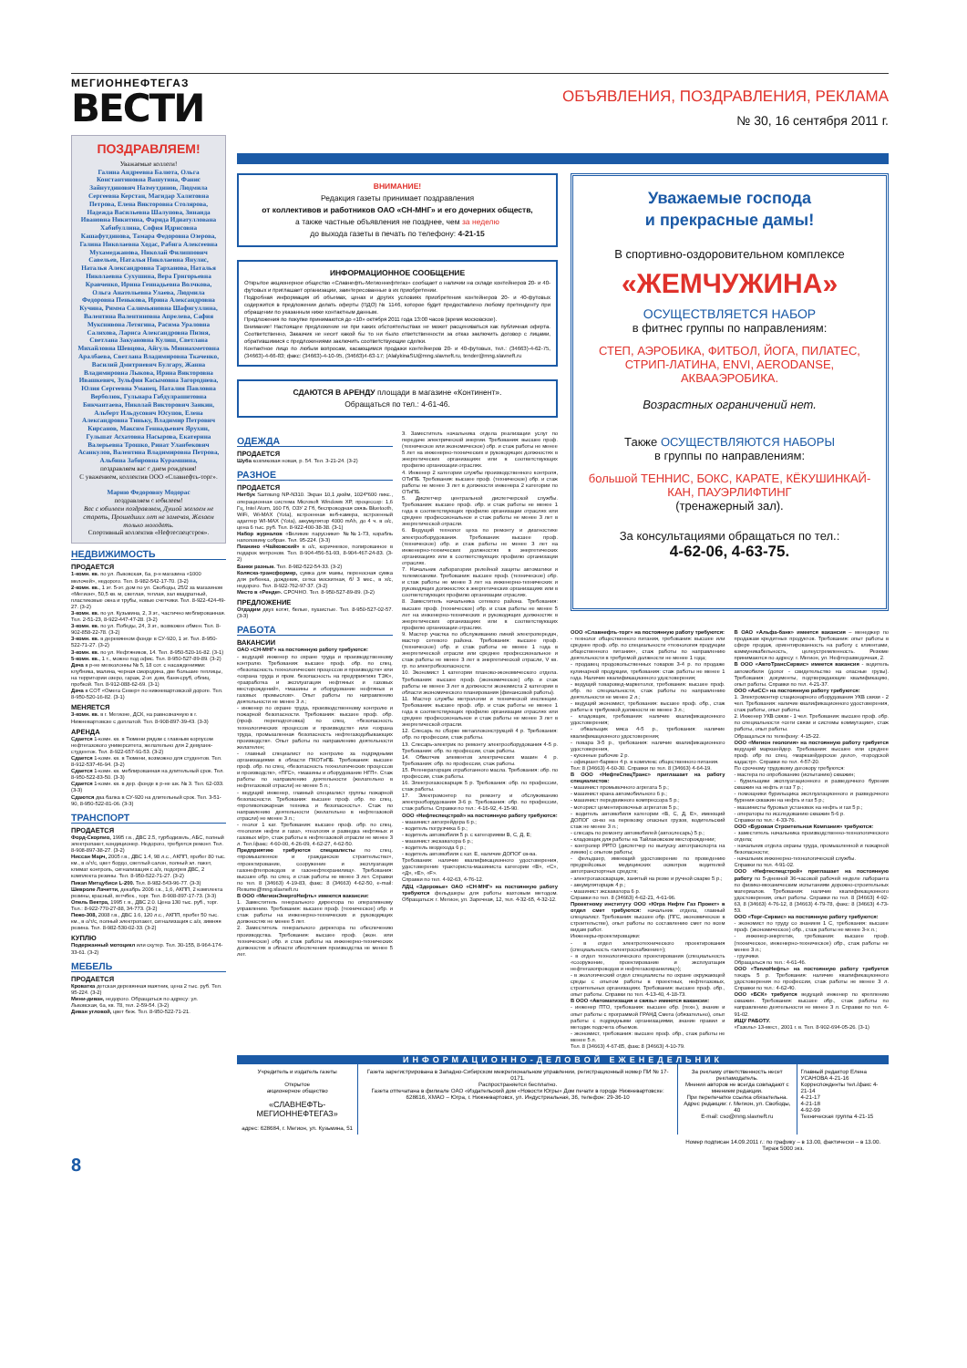МЕГИОННЕФТЕГАЗ
ВЕСТИ
ОБЪЯВЛЕНИЯ, ПОЗДРАВЛЕНИЯ, РЕКЛАМА
№ 30, 16 сентября 2011 г.
ПОЗДРАВЛЯЕМ!
Уважаемые коллеги!
Галина Андреевна Балюта, Ольга Константиновна Вашутина, Фанис Зайнутдинович Назмутдинов, Людмила Сергеевна Керстан, Магидар Халитовна Петрова, Елена Викторовна Столярова, Надежда Васильевна Шалупова, Зинаида Ивановна Никитина, Фарида Идиатуллована Хабибуллина, София Идрисовна Кашафутдинова, Тамара Федоровна Озерова, Галина Николаевна Ходас, Рабига Алексеевна Мухамеджанова, Николай Филиппович Савельев, Наталья Николаевна Янулис, Наталья Александровна Тарханова, Наталья Николаевна Сухушина, Вера Григорьевна Кравченко, Ирина Геннадьевна Волчкова, Ольга Анатольевна Улаева, Людмила Федоровна Пенькова, Ирина Александровна Кучина, Римма Салимьяновна Шафигуллина, Валентина Валентиновна Апрелева, Сафия Мукснивона Летягина, Расима Ураловна Салихова, Лариса Александровна Пизня, Светлана Закуановна Кулиш, Светлана Михайловна Шевцова, Айгуль Миниахметовна Аралбаева, Светлана Владимировна Ткаченко, Василий Дмитриевич Булгару, Жанна Владимировна Лыкова, Ирина Викторовна Ивашкевич, Зульфия Касымовна Загороднева, Юлия Сергеевна Уманец, Наталия Павловна Верболюк, Гульнара Габдулрашитовна Бикчантаева, Николай Викторович Заикин, Альберт Ильдусович Юсупов, Елена Александровна Тиньку, Владимир Петрович Кирсанов, Максим Геннадьевич Ярухин, Гульшат Асхатовна Насырова, Екатерина Валерьевна Трошко, Ринат Уланбекович Асанкулов, Валентина Владимировна Петрова, Альбина Забировна Курамшина,
поздравляем вас с днем рождения!
С уважением, коллектив ООО «Славнефть-торг».
Марию Федоровну Модорас
поздравляем с юбилеем!
Вас с юбилеем поздравляем, Душой желаем не стареть, Прошедших лет не замечая, Желаем только молодеть.
Спортивный коллектив «Нефтеспецстроя».
НЕДВИЖИМОСТЬ
ПРОДАЕТСЯ
1-комн. кв. по ул. Львовская, 6а, р-н магазина «1000 мелочей», недорого. Тел. 8-982-542-17-70. (3-2)
2-комн. кв., 1 эт. 5-эт. дом по ул. Свободы, 25/2 за магазином «Мегион», 50,5 кв. м, светлая, теплая, зал квадратный, пластиковые окна и трубы, новые счетчики. Тел. 8-922-424-49-27. (3-2)
3-комн. кв. по ул. Кузьмина, 2, 3 эт., частично меблированная. Тел. 2-51-23, 8-922-447-47-28. (3-2)
3-комн. кв. по ул. Победы, 24, 3 эт., возможен обмен. Тел. 8-902-858-22-78. (3-2)
3-комн. кв. в деревянном фонде в СУ-920, 1 эт. Тел. 8-950-522-71-27. (3-2)
3-комн. кв. по ул. Нефтяников, 14. Тел. 8-950-520-16-82. (3-1)
5-комн. кв., 1 т., можно под офис. Тел. 8-950-527-89-89. (3-2)
Дача в р-не мехколонны № 5, 18 сот. с насаждениями: клубника, малина, черная смородина, две большие теплицы, на территории озеро, гараж, 2-эт. дом, баня-сруб, облиц. пробкой. Тел. 8-912-088-62-69. (3-1)
Дача в СОТ «Омега Север» по нижневартовской дороге. Тел. 8-950-520-16-82. (3-1)
МЕНЯЕТСЯ
3-комн. кв. в г. Мегионе, ДСК, на равнозначную в г. Нижневартовске с доплатой. Тел. 8-908-897-39-43. (3-3)
АРЕНДА
Сдается 1-комн. кв. в Тюмени рядом с главным корпусом нефтегазового университета, желательно для 2 девушек-студенток. Тел. 8-922-657-91-53. (3-2)
Сдается 1-комн. кв. в Тюмени, возможно для студентов. Тел. 8-912-537-46-94. (3-2)
Сдается 1-комн. кв. меблированная на длительный срок. Тел. 8-950-522-83-50. (3-3)
Сдается 1-комн. кв. в дер. фонде в р-не шк. № 3. Тел. 62-033. (3-3)
Сдаются два балка в СУ-920 на длительный срок. Тел. 3-51-90, 8-950-522-81-06. (3-3)
ТРАНСПОРТ
ПРОДАЕТСЯ
Форд-Скорпио, 1995 г.в., ДВС 2.5, турбодизель, АБС, полный электропакет, кондиционер. Недорого, требуется ремонт. Тел. 8-908-897-38-27. (3-2)
Ниссан Марч, 2005 г.в., ДВС 1.4, 98 л.с., АКПП, пробег 80 тыс. км., в о/т/с, цвет бордо, светлый салон, полный эл. пакет, климат контроль, сигнализация с а/з, подогрев ДВС, 2 комплекта резины. Тел. 8-950-522-71-27. (3-2)
Пикап Митцубиси L-200. Тел. 8-982-543-96-77. (3-3)
Шевроле Лачетти, декабрь 2006 г.в., 1,6, АКПП, 2 комплекта резины, красный, хетчбек., торг. Тел. 8-908-897-17-73. (3-3)
Опель Вектра, 1995 г. в., ДВС 2.0. Цена 130 тыс. руб., торг. Тел.: 8-922-770-27-88, 34-773. (3-2)
Пежо-308, 2008 г.в., ДВС 1.6, 120 л.с., АКПП, пробег 50 тыс. км., в о/т/с, полный электропакет, сигнализация с а/з, зимняя резина. Тел. 8-982-530-02-33. (3-2)
КУПЛЮ
Подержанный мотоцикл или скутер. Тел. 30-155, 8-964-174-33-61. (3-2)
МЕБЕЛЬ
ПРОДАЕТСЯ
Кроватка детская деревянная маятник, цена 2 тыс. руб. Тел. 95-224. (3-2)
Мини-диван, недорого. Обращаться по адресу: ул. Львовская, 6а, кв. 78, тел. 2-59-54. (3-2)
Диван угловой, цвет беж. Тел. 8-950-522-71-21.
ВНИМАНИЕ!
Редакция газеты принимает поздравления
от коллективов и работников ОАО «СН-МНГ» и его дочерних обществ,
а также частные объявления не позднее, чем за неделю
до выхода газеты в печать по телефону: 4-21-15
ИНФОРМАЦИОННОЕ СООБЩЕНИЕ
Открытое акционерное общество «Славнефть-Мегионнефтегаз» сообщает о наличии на складе контейнеров 20- и 40-футовых и приглашает организации, заинтересованные в их приобретении.
Подробная информация об объемах, ценах и других условиях приобретения контейнеров 20- и 40-футовых содержится в предложении делать оферты (ПДО) № 1146, которое будет предоставлено любому претенденту при обращении по указанным ниже контактным данным.
Предложения по покупке принимаются до «10» октября 2011 года 13:00 часов (время московское).
Внимание! Настоящее предложение ни при каких обстоятельствах не может расцениваться как публичная оферта. Соответственно, Заказчик не несет какой бы то ни было ответственности за отказ заключить договор с лицами, обратившимися с предложениями заключить соответствующие сделки.
Контактное лицо по любым вопросам, касающимся продажи контейнеров 20- и 40-футовых, тел.: (34663)-4-62-75, (34663)-4-66-83; факс: (34663)-4-10-95, (34663)4-63-17; (AlalykinaSU@mng.slavneft.ru, tender@mng.slavneft.ru
СДАЮТСЯ В АРЕНДУ площади в магазине «Континент».
Обращаться по тел.: 4-61-46.
ОДЕЖДА
ПРОДАЕТСЯ
Шуба козликовая новая, р. 54. Тел. 3-21-24. (3-2)
РАЗНОЕ
ПРОДАЕТСЯ
Нетбук Samsung NP-N310. Экран 10,1 дюйм, 1024*600 пикс., операционная система Microsoft Windows XP, процессор: 1,6 Гц, Intel Atom, 160 Гб, ОЗУ 2 Гб, беспроводная связь Bluetooth, WiFi, Wi-MAX (Yota), встроенная веб-камера, встроенный адаптер WI-MAX (Yota), аккумулятор 4000 mAh, до 4 ч. в о/с, цена 6 тыс. руб. Тел. 8-922-400-38-38. (3-1)
Набор журналов «Великие парусники» №№1-73, корабль наполовину собран. Тел. 95-224. (3-3)
Пианино «Чайковский» в о/с, коричневое, полированное в подарок метроном. Тел. 8-904-456-51-93, 8-904-467-24-83. (3-2)
Банки разные. Тел. 8-982-522-54-33. (3-2)
Коляска-трансформер, сумка для мамы, переносная сумка для ребенка, дождевик, сетка москитная, б/ 3 мес., в х/с, недорого. Тел. 8-922-762-97-37. (3-2)
Место в «Ренде». СРОЧНО. Тел. 8-950-527-89-89. (3-2)
ПРЕДЛОЖЕНИЕ
Отдадим двух котят, белые, пушистые. Тел. 8-950-527-02-57. (3-3)
РАБОТА
ВАКАНСИИ
ОАО «СН-МНГ» на постоянную работу требуются:
- ведущий инженер по охране труда и производственному контролю. Требования: высшее проф. обр. по спец. «безопасность технологических процессов и производств» или «охрана труда и пром. безопасность на предприятиях ТЭК», «разработка и эксплуатация нефтяных и газовых месторождений», «машины и оборудование нефтяных и газовых промыслов». Опыт работы по направлению деятельности не менее 3 л.;
- инженер по охране труда, производственному контролю и пожарной безопасности. Требования: высшее проф. обр. (проф. переподготовка) по спец. «безопасность технологических процессов и производств» или «охрана труда, промышленная безопасность нефтегазодобывающих производств». Опыт работы по направлению деятельности желателен;
- главный специалист по контролю за подрядными организациями в области ПКОТиПБ. Требования: высшее проф. обр. по спец. «безопасность технологических процессов и производств», «ПГС», «машины и оборудование НГП». Стаж работы по направлению деятельности (желательно в нефтегазовой отрасли) не менее 5 л.;
- ведущий инженер, главный специалист группы пожарной безопасности. Требования: высшее проф. обр. по спец. «противопожарная техника и безопасность». Стаж по направлению деятельности (желательно в нефтегазовой отрасли) не менее 3 л.;
- геолог 1 кат. Требования: высшее проф. обр. по спец. «геология нефти и газа», «геология и разведка нефтяных и газовых м/р», стаж работы в нефтегазовой отрасли не менее 3 л. Тел./факс: 4-60-00, 4-26-09, 4-62-27, 4-62-50.
Предприятию требуются специалисты по спец. «промышленное и гражданское строительство», «проектирование, сооружение и эксплуатация газонефтепроводов и газонефтехранилищ». Требования: высшее обр. по спец. и стаж работы не менее 3 лет. Справки по тел. 8 (34663) 4-19-83, факс: 8 (34663) 4-62-50, e-mail: Resume@mng.slavneft.ru
В ООО «МегионЭнергоНефть» имеются вакансии:
1. Заместитель генерального директора по оперативному управлению. Требования: высшее проф. (техническое) обр. и стаж работы на инженерно-технических и руководящих должностях не менее 5 лет.
2. Заместитель генерального директора по обеспечению производства. Требования: высшее проф. (экон. или техническое) обр. и стаж работы на инженерно-технических должностях в области обеспечения производства не менее 5 лет.
3. Заместитель начальника отдела реализации услуг по передаче электрической энергии. Требования: высшее проф. (техническое или экономическое) обр. и стаж работы не менее 5 лет на инженерно-технических и руководящих должностях в энергетических организациях или в соответствующих профилю организации отраслях.
4. Инженер 2 категории службы производственного контроля, ОТиПБ. Требования: высшее проф. (техническое) обр. и стаж работы не менее 3 лет в должности инженера 2 категории по ОТиПБ.
5. Диспетчер центральной диспетчерской службы. Требования: высшее проф. обр. и стаж работы не менее 1 года в соответствующих профилю организации отраслях или среднее профессиональное и стаж работы не менее 3 лет в энергетической отрасли.
6. Ведущий технолог цеха по ремонту и диагностике электрооборудования. Требования: высшее проф. (техническое) обр. и стаж работы не менее 3 лет на инженерно-технических должностях в энергетических организациях или в соответствующих профилю организации отраслях.
7. Начальник лаборатории релейной защиты автоматики и телемеханики. Требования: высшее проф. (техническое) обр. и стаж работы не менее 3 лет на инженерно-технических и руководящих должностях в энергетических организациях или в соответствующих профилю организации отраслях.
8. Заместитель начальника сетевого района. Требования: высшее проф. (техническое) обр. и стаж работы не менее 5 лет на инженерно-технических и руководящих должностях в энергетических организациях или в соответствующих профилю организации отраслях.
9. Мастер участка по обслуживанию линий электропередач, мастер сетевого района. Требования: высшее проф. (техническое) обр. и стаж работы не менее 1 года в энергетической отрасли или среднее профессиональное и стаж работы не менее 3 лет в энергетической отрасли, V кв. гр. по электробезопасности.
10. Экономист 1 категории планово-экономического отдела. Требования: высшее проф. (экономическое) обр. и стаж работы не менее 3 лет в должности экономиста 2 категории в области экономического планирования (финансовой работы).
11. Мастер службы метрологии и технической инспекции. Требования: высшее проф. обр. и стаж работы не менее 1 года в соответствующих профилю организации отраслях или среднее профессиональное и стаж работы не менее 3 лет в энергетической отрасли.
12. Слесарь по сборке металлоконструкций 4 р. Требования: обр. по профессии, стаж работы.
13. Слесарь-электрик по ремонту электрооборудования 4-5 р. Требования: обр. по профессии, стаж работы.
14. Обмотчик элементов электрических машин 4 р. Требования: обр. по профессии, стаж работы.
15. Регенераторщик отработанного масла. Требования: обр. по профессии, стаж работы.
16. Электрогазосварщик 5 р. Требования: обр. по профессии, стаж работы.
17. Электромонтер по ремонту и обслуживанию электрооборудования 3-6 р. Требования: обр. по профессии, стаж работы. Справки по тел.: 4-16-92, 4-15-90.
ООО «Нефтеспецстрой» на постоянную работу требуются:
- машинист автогрейдера 6 р.;
- водитель погрузчика 6 р.;
- водитель автомобиля 5 р. с категориями В, С, Д, Е;
- машинист экскаватора 6 р.;
- водитель вездехода 6 р.;
- водитель автомобиля с кат. Е, наличие ДОПОГ св-ва.
Требования: наличие квалификационного удостоверения, удостоверение тракториста-машиниста категории «В», «С», «Д», «Е», «F».
Справки по тел. 4-92-63, 4-76-12.
ЛДЦ «Здоровье» ОАО «СН-МНГ» на постоянную работу требуются фельдшеры для работы вахтовым методом. Обращаться: г. Мегион, ул. Заречная, 12, тел. 4-32-65, 4-32-12.
Уважаемые господа
и прекрасные дамы!
В спортивно-оздоровительном комплексе
«ЖЕМЧУЖИНА»
ОСУЩЕСТВЛЯЕТСЯ НАБОР
в фитнес группы по направлениям:
СТЕП, АЭРОБИКА, ФИТБОЛ, ЙОГА, ПИЛАТЕС, СТРИП-ЛАТИНА, ENVI, AERODANSE, АКВААЭРОБИКА.
Возрастных ограничений нет.
Также ОСУЩЕСТВЛЯЮТСЯ НАБОРЫ
в группы по направлениям:
большой ТЕННИС, БОКС, КАРАТЕ, КЁКУШИНКАЙ-КАН, ПАУЭРЛИФТИНГ
(тренажерный зал).
За консультациями обращаться по тел.:
4-62-06, 4-63-75.
ООО «Славнефть-торг» на постоянную работу требуются:
- технолог общественного питания, требования: высшее или среднее проф. обр. по специальности «технология продукции общественного питания», стаж работы по направлению деятельности в требуемой должности не менее 1 года;
- продавец продовольственных товаров 3-4 р. по продаже кулинарной продукции, требования: стаж работы не менее 1 года. Наличие квалификационного удостоверения;
- ведущий товаровед-маркетолог, требования: высшее проф. обр. по специальности, стаж работы по направлению деятельности не менее 2 л.;
- ведущий экономист, требования: высшее проф. обр., стаж работы в требуемой должности не менее 3 л.;
- кладовщик, требования: наличие квалификационного удостоверения;
- обвальщик мяса 4-5 р., требования: наличие квалификационного удостоверения;
- повара 3-5 р., требования: наличие квалификационного удостоверения,
- кухонные рабочие 2 р.
- официант-бармен 4 р. в комплекс общественного питания.
Тел: 8 (34663) 4-60-30. Справки по тел. 8 (34663) 4-64-19.
В ООО «НефтеСпецТранс» приглашает на работу специалистов:
- машинист промывочного агрегата 5 р.;
- машинист крана автомобильного 6 р.;
- машинист передвижного компрессора 5 р.;
- моторист цементировочных агрегатов 5 р.;
- водитель автомобиля категории «В, С, Д, Е», имеющий ДОПОГ св-во на перевозку опасных грузов, водительский стаж не менее 3 л.;
- слесарь по ремонту автомобилей (автослесарь) 5 р.;
- кладовщик для работы на Тайлаковском месторождении;
- контролер РРТО (диспетчер по выпуску автотранспорта на линию) с опытом работы;
- фельдшер, имеющий удостоверение по проведению предрейсовых медицинских осмотров водителей автотранспортных средств;
- электрогазосварщик, занятый на резке и ручной сварке 5 р.;
- аккумуляторщик 4 р.;
- машинист экскаватора 6 р.
Справки по тел. 8 (34663) 4-62-21, 4-61-96.
Проектному институту ООО «Югра Нефте Газ Проект» в отдел смет требуются: начальник отдела, главный специалист. Требования: высшее обр. (ПГС, экономическое в строительстве), опыт работы по составлению смет по всем видам работ.
Инженеры-проектировщики:
- в отдел электротехнического проектирования (специальность «электроснабжение»);
- в отдел технологического проектирования (специальность «сооружение, проектирование и эксплуатация нефтегазопроводов и нефтегазохранилищ»);
- в экологический отдел специалисты по охране окружающей среды с опытом работы в проектных, нефтегазовых, строительных организациях. Требования: высшее проф. обр., опыт работы. Справки по тел. 4-13-40, 4-18-73.
В ООО «Автоматизация и связь» имеются вакансии:
- инженер ПТО, требования: высшее обр. (техн.), знание и опыт работы с программой ГРАНД Смета (обязательно), опыт работы с подрядными организациями, знание правил и методик подсчета объемов.
- экономист, требования: высшее проф. обр., стаж работы не менее 5 л.
Тел. 8 (34663) 4-67-85, факс 8 (34663) 4-10-79.
В ОАО «Альфа-банк» имеется вакансия – менеджер по продажам кредитных продуктов. Требования: опыт работы в сфере продаж, ориентированность на работу с клиентами, коммуникабельность, целеустремленность. Резюме принимаются по адресу: г. Мегион, ул. Нефтеразведочная, 2.
В ООО «АвтоТрансСервис» имеется вакансия - водитель автомобиля (допог - свидетельство на опасные грузы). Требования: документы, подтверждающие квалификацию, опыт работы. Справки по тел. 4-21-37.
ООО «АиСС» на постоянную работу требуются:
1. Электромонтер стационарного оборудования УКВ связи - 2 чел. Требования: наличие квалификационного удостоверения, стаж работы, опыт работы.
2. Инженер УКВ связи - 1 чел. Требования: высшее проф. обр. по специальности «сети связи и системы коммутации», стаж работы, опыт работы.
Обращаться по телефону: 4-15-22.
ООО «Мегион геология» на постоянную работу требуется ведущий маркшейдер. Требования: высшее или среднее проф. обр по спец. «маркшейдерское дело», «городской кадастр». Справки по тел. 4-57-20.
По срочному трудовому договору требуются:
- мастера по опробованию (испытанию) скважин;
- бурильщики эксплуатационного и разведочного бурения скважин на нефть и газ 7 р.;
- помощники бурильщика эксплуатационного и разведочного бурения скважин на нефть и газ 5 р.;
- машинисты буровых установок на нефть и газ 5 р.;
- операторы по исследованию скважин 5-6 р.
Справки по тел.: 4-33-76.
ООО «Буровая Строительная Компания» требуются:
- заместитель начальника производственно-технологического отдела;
- начальник отдела охраны труда, промышленной и пожарной безопасности;
- начальник инженерно-технологической службы.
Справки по тел. 4-91-02.
ООО «Нефтеспецстрой» приглашает на постоянную работу по 5-дневной 36-часовой рабочей неделе лаборанта по физико-механическим испытаниям дорожно-строительных материалов. Требования: наличие квалификационного удостоверения, опыт работы. Справки по тел. 8 (34663) 4-92-63, 8 (34663) 4-76-12, 8 (34663) 4-79-78, факс: 8 (34663) 4-73-53.
ООО «Торг-Сервис» на постоянную работу требуются:
- экономист по труду со знанием 1 С, требования: высшее проф. (экономическое) обр., стаж работы не менее 3-х л.;
- инженер-энергетик, требования: высшее проф. (техническое, инженерно-техническое) обр., стаж работы не менее 3 л.;
- грузчики.
Обращаться по тел.: 4-61-46.
ООО «ТеплоНефть» на постоянную работу требуется токарь 5 р. Требования: наличие квалификационного удостоверения по профессии, стаж работы не менее 3 л. Справки по тел.: 4-62-40.
ООО «БСК» требуется ведущий инженер по креплению скважин. Требования: высшее обр., стаж работы по направлению деятельности не менее 3 л. Справки по тел. 4-91-02.
ИЩУ РАБОТУ.
«Газель» 13-мест., 2001 г. в. Тел. 8-902-694-05-26. (3-1)
ИНФОРМАЦИОННО-ДЕЛОВОЙ ЕЖЕНЕДЕЛЬНИК
| Учредитель и издатель газеты Открытое акционерное общество «СЛАВНЕФТЬ-МЕГИОННЕФТЕГАЗ» адрес: 628684, г. Мегион, ул. Кузьмина, 51 | Газета зарегистрирована в Западно-Сибирском межрегиональном управлении, регистрационный номер ПИ № 17-0171. Распространяется бесплатно. Газета отпечатана в филиале ОАО «Издательский дом «Новости Югры» Дом печати в городе Нижневартовске: 628616, ХМАО – Югра, г. Нижневартовск, ул. Индустриальная, 36, телефон: 29-36-10 | За рекламу ответственность несет рекламодатель. Мнения авторов не всегда совпадают с мнением редакции. При перепечатке ссылка обязательна. Адрес редакции: г. Мегион, ул. Свободы, 40 E-mail: cso@mng.slavneft.ru | Главный редактор Елена УСАНОВА 4-21-16 Корреспонденты тел./факс 4-21-14 4-21-17 4-21-18 4-92-99 Техническая группа 4-21-15 |
| | | Номер подписан 14.09.2011 г.: по графику – в 13.00, фактически – в 13.00. Тираж 5000 экз. | |
8